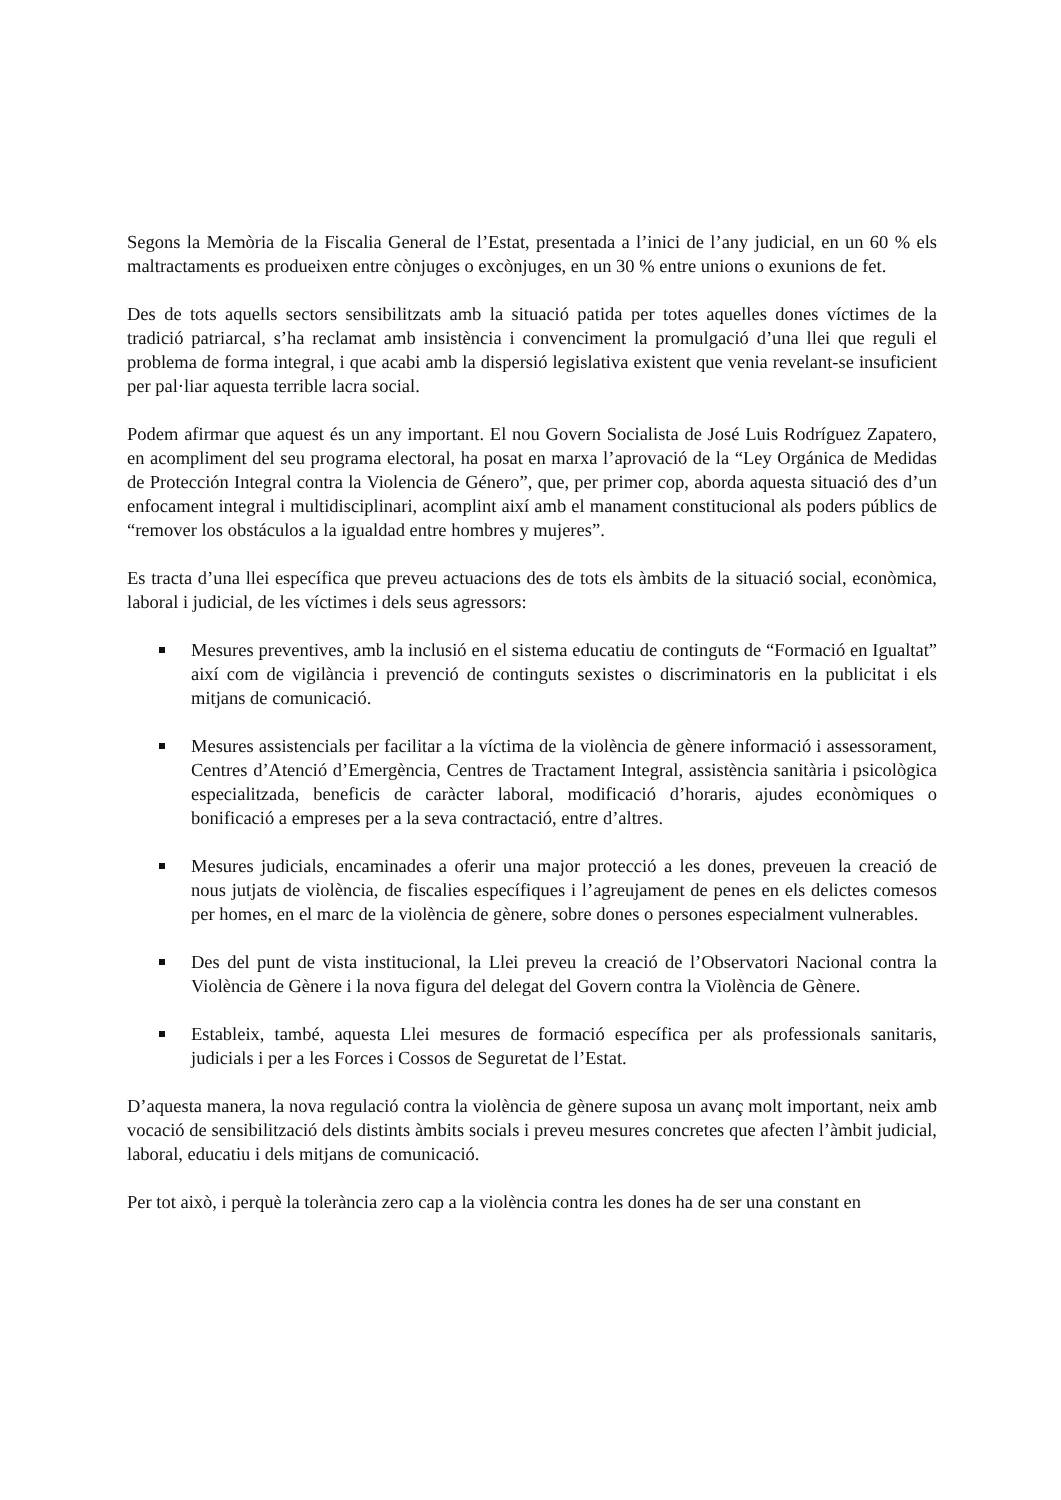Segons la Memòria de la Fiscalia General de l’Estat, presentada a l’inici de l’any judicial, en un 60 % els maltractaments es produeixen entre cònjuges o excònjuges, en un 30 % entre unions o exunions de fet.
Des de tots aquells sectors sensibilitzats amb la situació patida per totes aquelles dones víctimes de la tradició patriarcal, s’ha reclamat amb insistència i convenciment la promulgació d’una llei que reguli el problema de forma integral, i que acabi amb la dispersió legislativa existent que venia revelant-se insuficient per pal·liar aquesta terrible lacra social.
Podem afirmar que aquest és un any important. El nou Govern Socialista de José Luis Rodríguez Zapatero, en acompliment del seu programa electoral, ha posat en marxa l’aprovació de la “Ley Orgánica de Medidas de Protección Integral contra la Violencia de Género”, que, per primer cop, aborda aquesta situació des d’un enfocament integral i multidisciplinari, acomplint així amb el manament constitucional als poders públics de “remover los obstáculos a la igualdad entre hombres y mujeres”.
Es tracta d’una llei específica que preveu actuacions des de tots els àmbits de la situació social, econòmica, laboral i judicial, de les víctimes i dels seus agressors:
Mesures preventives, amb la inclusió en el sistema educatiu de continguts de “Formació en Igualtat” així com de vigilància i prevenció de continguts sexistes o discriminatoris en la publicitat i els mitjans de comunicació.
Mesures assistencials per facilitar a la víctima de la violència de gènere informació i assessorament, Centres d’Atenció d’Emergència, Centres de Tractament Integral, assistència sanitària i psicològica especialitzada, beneficis de caràcter laboral, modificació d’horaris, ajudes econòmiques o bonificació a empreses per a la seva contractació, entre d’altres.
Mesures judicials, encaminades a oferir una major protecció a les dones, preveuen la creació de nous jutjats de violència, de fiscalies específiques i l’agreujament de penes en els delictes comesos per homes, en el marc de la violència de gènere, sobre dones o persones especialment vulnerables.
Des del punt de vista institucional, la Llei preveu la creació de l’Observatori Nacional contra la Violència de Gènere i la nova figura del delegat del Govern contra la Violència de Gènere.
Estableix, també, aquesta Llei mesures de formació específica per als professionals sanitaris, judicials i per a les Forces i Cossos de Seguretat de l’Estat.
D’aquesta manera, la nova regulació contra la violència de gènere suposa un avanç molt important, neix amb vocació de sensibilització dels distints àmbits socials i preveu mesures concretes que afecten l’àmbit judicial, laboral, educatiu i dels mitjans de comunicació.
Per tot això, i perquè la tolerància zero cap a la violència contra les dones ha de ser una constant en